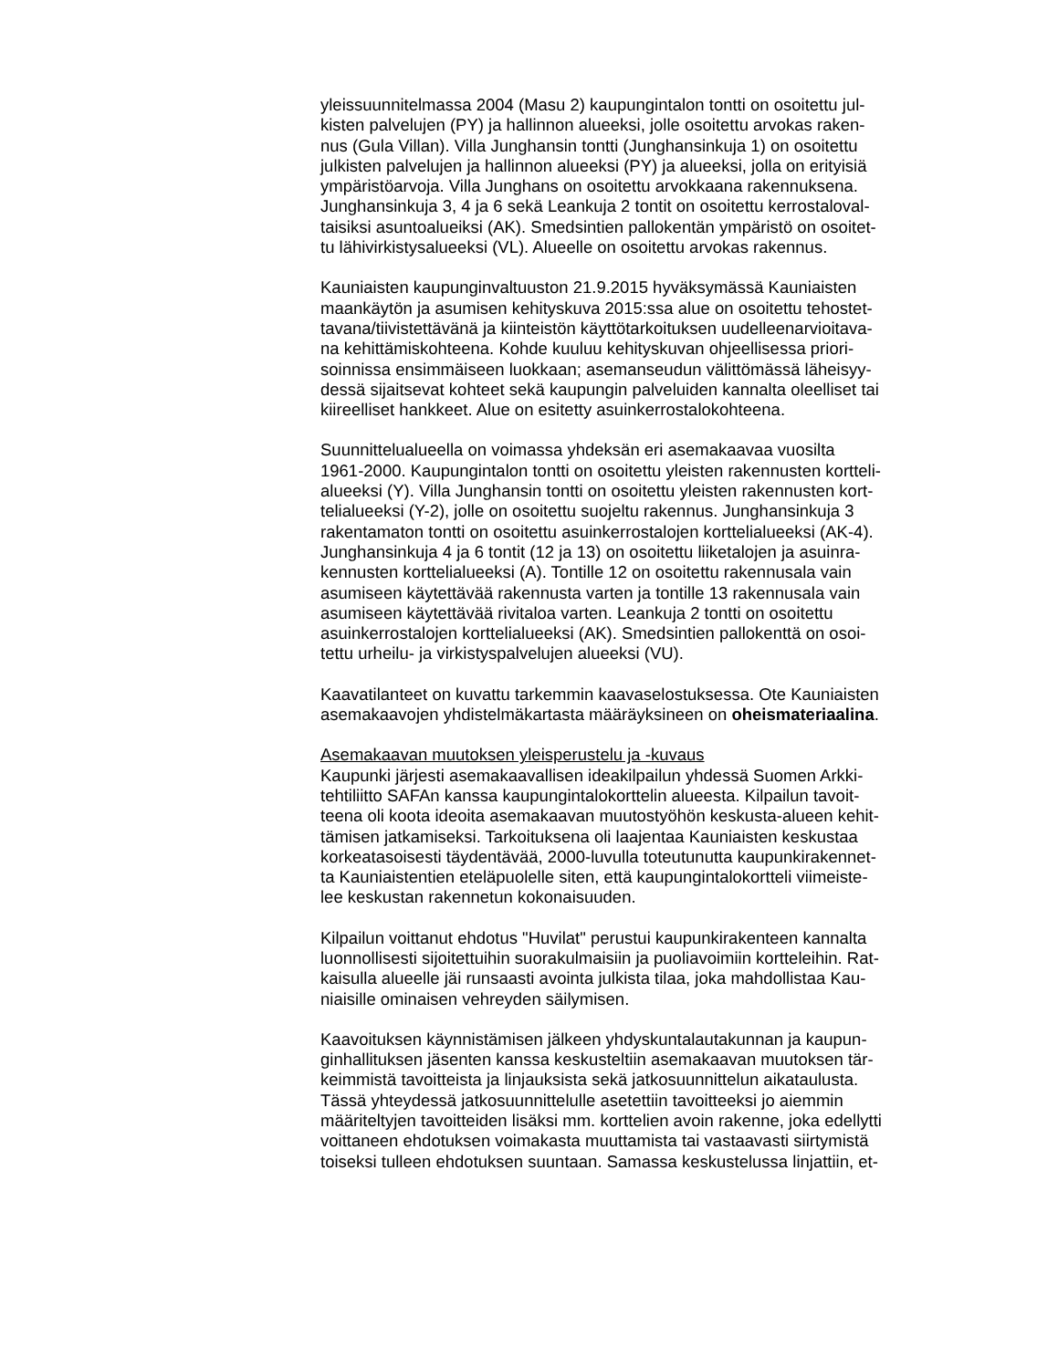yleissuunnitelmassa 2004 (Masu 2) kaupungintalon tontti on osoitettu jul- kisten palvelujen (PY) ja hallinnon alueeksi, jolle osoitettu arvokas raken- nus (Gula Villan). Villa Junghansin tontti (Junghansinkuja 1) on osoitettu julkisten palvelujen ja hallinnon alueeksi (PY) ja alueeksi, jolla on erityisiä ympäristöarvoja. Villa Junghans on osoitettu arvokkaana rakennuksena. Junghansinkuja 3, 4 ja 6 sekä Leankuja 2 tontit on osoitettu kerrostaloval- taisiksi asuntoalueiksi (AK). Smedsintien pallokentän ympäristö on osoitet- tu lähivirkistysalueeksi (VL). Alueelle on osoitettu arvokas rakennus.
Kauniaisten kaupunginvaltuuston 21.9.2015 hyväksymässä Kauniaisten maankäytön ja asumisen kehityskuva 2015:ssa alue on osoitettu tehostet- tavana/tiivistettävänä ja kiinteistön käyttötarkoituksen uudelleenarvioitava- na kehittämiskohteena. Kohde kuuluu kehityskuvan ohjeellisessa priori- soinnissa ensimmäiseen luokkaan; asemanseudun välittömässä läheisyy- dessä sijaitsevat kohteet sekä kaupungin palveluiden kannalta oleelliset tai kiireelliset hankkeet. Alue on esitetty asuinkerrostalokohteena.
Suunnittelualueella on voimassa yhdeksän eri asemakaavaa vuosilta 1961-2000. Kaupungintalon tontti on osoitettu yleisten rakennusten kortteli- alueeksi (Y). Villa Junghansin tontti on osoitettu yleisten rakennusten kort- telialueeksi (Y-2), jolle on osoitettu suojeltu rakennus. Junghansinkuja 3 rakentamaton tontti on osoitettu asuinkerrostalojen korttelialueeksi (AK-4). Junghansinkuja 4 ja 6 tontit (12 ja 13) on osoitettu liiketalojen ja asuinra- kennusten korttelialueeksi (A). Tontille 12 on osoitettu rakennusala vain asumiseen käytettävää rakennusta varten ja tontille 13 rakennusala vain asumiseen käytettävää rivitaloa varten. Leankuja 2 tontti on osoitettu asuinkerrostalojen korttelialueeksi (AK). Smedsintien pallokenttä on osoi- tettu urheilu- ja virkistyspalvelujen alueeksi (VU).
Kaavatilanteet on kuvattu tarkemmin kaavaselostuksessa. Ote Kauniaisten asemakaavojen yhdistelmäkartasta määräyksineen on oheismateriaalina.
Asemakaavan muutoksen yleisperustelu ja -kuvaus Kaupunki järjesti asemakaavallisen ideakilpailun yhdessä Suomen Arkki- tehtiliitto SAFAn kanssa kaupungintalokorttelin alueesta. Kilpailun tavoit- teena oli koota ideoita asemakaavan muutostyöhön keskusta-alueen kehit- tämisen jatkamiseksi. Tarkoituksena oli laajentaa Kauniaisten keskustaa korkeatasoisesti täydentävää, 2000-luvulla toteutunutta kaupunkirakennet- ta Kauniaistentien eteläpuolelle siten, että kaupungintalokortteli viimeiste- lee keskustan rakennetun kokonaisuuden.
Kilpailun voittanut ehdotus "Huvilat" perustui kaupunkirakenteen kannalta luonnollisesti sijoitettuihin suorakulmaisiin ja puoliavoimiin kortteleihin. Rat- kaisulla alueelle jäi runsaasti avointa julkista tilaa, joka mahdollistaa Kau- niaisille ominaisen vehreyden säilymisen.
Kaavoituksen käynnistämisen jälkeen yhdyskuntalautakunnan ja kaupun- ginhallituksen jäsenten kanssa keskusteltiin asemakaavan muutoksen tär- keimmistä tavoitteista ja linjauksista sekä jatkosuunnittelun aikataulusta. Tässä yhteydessä jatkosuunnittelulle asetettiin tavoitteeksi jo aiemmin määriteltyjen tavoitteiden lisäksi mm. korttelien avoin rakenne, joka edellytti voittaneen ehdotuksen voimakasta muuttamista tai vastaavasti siirtymistä toiseksi tulleen ehdotuksen suuntaan. Samassa keskustelussa linjattiin, et-